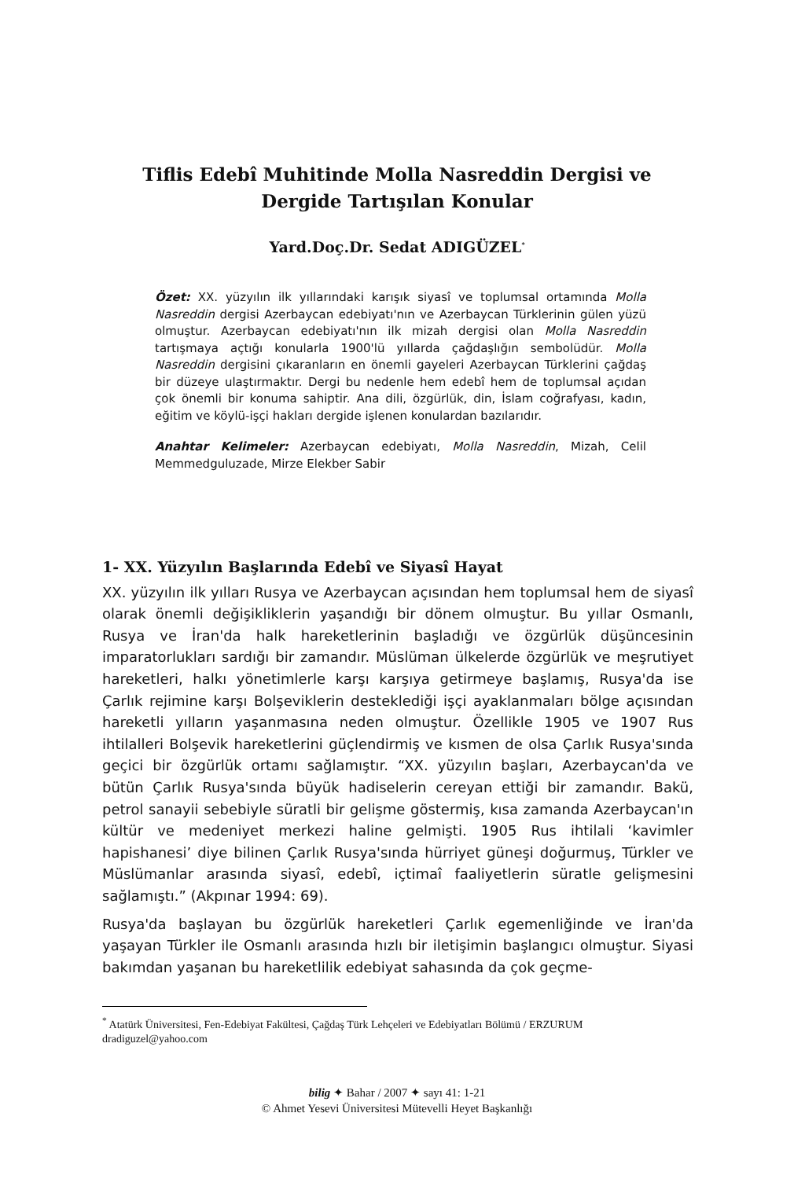Tiflis Edebî Muhitinde Molla Nasreddin Dergisi ve Dergide Tartışılan Konular
Yard.Doç.Dr. Sedat ADIGÜZEL<sup>*</sup>
Özet: XX. yüzyılın ilk yıllarındaki karışık siyasî ve toplumsal ortamında Molla Nasreddin dergisi Azerbaycan edebiyatı'nın ve Azerbaycan Türklerinin gülen yüzü olmuştur. Azerbaycan edebiyatı'nın ilk mizah dergisi olan Molla Nasreddin tartışmaya açtığı konularla 1900'lü yıllarda çağdaşlığın sembolüdür. Molla Nasreddin dergisini çıkaranların en önemli gayeleri Azerbaycan Türklerini çağdaş bir düzeye ulaştırmaktır. Dergi bu nedenle hem edebî hem de toplumsal açıdan çok önemli bir konuma sahiptir. Ana dili, özgürlük, din, İslam coğrafyası, kadın, eğitim ve köylü-işçi hakları dergide işlenen konulardan bazılarıdır.
Anahtar Kelimeler: Azerbaycan edebiyatı, Molla Nasreddin, Mizah, Celil Memmedguluzade, Mirze Elekber Sabir
1- XX. Yüzyılın Başlarında Edebî ve Siyasî Hayat
XX. yüzyılın ilk yılları Rusya ve Azerbaycan açısından hem toplumsal hem de siyasî olarak önemli değişikliklerin yaşandığı bir dönem olmuştur. Bu yıllar Osmanlı, Rusya ve İran'da halk hareketlerinin başladığı ve özgürlük düşüncesinin imparatorlukları sardığı bir zamandır. Müslüman ülkelerde özgürlük ve meşrutiyet hareketleri, halkı yönetimlerle karşı karşıya getirmeye başlamış, Rusya'da ise Çarlık rejimine karşı Bolşeviklerin desteklediği işçi ayaklanmaları bölge açısından hareketli yılların yaşanmasına neden olmuştur. Özellikle 1905 ve 1907 Rus ihtilalleri Bolşevik hareketlerini güçlendirmiş ve kısmen de olsa Çarlık Rusya'sında geçici bir özgürlük ortamı sağlamıştır. “XX. yüzyılın başları, Azerbaycan'da ve bütün Çarlık Rusya'sında büyük hadiselerin cereyan ettiği bir zamandır. Bakü, petrol sanayii sebebiyle süratli bir gelişme göstermiş, kısa zamanda Azerbaycan'ın kültür ve medeniyet merkezi haline gelmişti. 1905 Rus ihtilali ‘kavimler hapishanesi’ diye bilinen Çarlık Rusya'sında hürriyet güneşi doğurmuş, Türkler ve Müslümanlar arasında siyasî, edebî, içtimaî faaliyetlerin süratle gelişmesini sağlamıştı.” (Akpınar 1994: 69).
Rusya'da başlayan bu özgürlük hareketleri Çarlık egemenliğinde ve İran'da yaşayan Türkler ile Osmanlı arasında hızlı bir iletişimin başlangıcı olmuştur. Siyasi bakımdan yaşanan bu hareketlilik edebiyat sahasında da çok geçme-
<sup>*</sup> Atatürk Üniversitesi, Fen-Edebiyat Fakültesi, Çağdaş Türk Lehçeleri ve Edebiyatları Bölümü / ERZURUM
dradiguzel@yahoo.com
bilig ✦ Bahar / 2007 ✦ sayı 41: 1-21
© Ahmet Yesevi Üniversitesi Mütevelli Heyet Başkanlığı